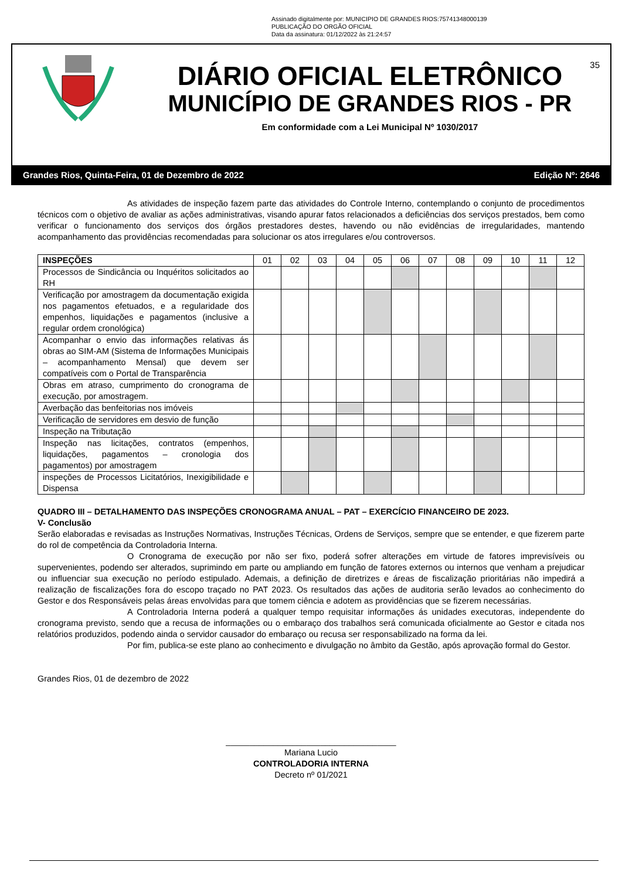Assinado digitalmente por: MUNICIPIO DE GRANDES RIOS:75741348000139
PUBLICAÇÃO DO ORGÃO OFICIAL
Data da assinatura: 01/12/2022 às 21:24:57
35
DIÁRIO OFICIAL ELETRÔNICO
MUNICÍPIO DE GRANDES RIOS - PR
Em conformidade com a Lei Municipal Nº 1030/2017
Grandes Rios, Quinta-Feira, 01 de Dezembro de 2022 Edição Nº: 2646
As atividades de inspeção fazem parte das atividades do Controle Interno, contemplando o conjunto de procedimentos técnicos com o objetivo de avaliar as ações administrativas, visando apurar fatos relacionados a deficiências dos serviços prestados, bem como verificar o funcionamento dos serviços dos órgãos prestadores destes, havendo ou não evidências de irregularidades, mantendo acompanhamento das providências recomendadas para solucionar os atos irregulares e/ou controversos.
| INSPEÇÕES | 01 | 02 | 03 | 04 | 05 | 06 | 07 | 08 | 09 | 10 | 11 | 12 |
| --- | --- | --- | --- | --- | --- | --- | --- | --- | --- | --- | --- | --- |
| Processos de Sindicância ou Inquéritos solicitados ao RH | | | | | | | | | | | | |
| Verificação por amostragem da documentação exigida nos pagamentos efetuados, e a regularidade dos empenhos, liquidações e pagamentos (inclusive a regular ordem cronológica) | | | | | | | | | | | | |
| Acompanhar o envio das informações relativas ás obras ao SIM-AM (Sistema de Informações Municipais – acompanhamento Mensal) que devem ser compatíveis com o Portal de Transparência | | | | | | | | | | | | |
| Obras em atraso, cumprimento do cronograma de execução, por amostragem. | | | | | | | | | | | | |
| Averbação das benfeitorias nos imóveis | | | | | | | | | | | | |
| Verificação de servidores em desvio de função | | | | | | | | | | | | |
| Inspeção na Tributação | | | | | | | | | | | | |
| Inspeção nas licitações, contratos (empenhos, liquidações, pagamentos – cronologia dos pagamentos) por amostragem | | | | | | | | | | | | |
| inspeções de Processos Licitatórios, Inexigibilidade e Dispensa | | | | | | | | | | | | |
QUADRO III – DETALHAMENTO DAS INSPEÇÕES CRONOGRAMA ANUAL – PAT – EXERCÍCIO FINANCEIRO DE 2023.
V- Conclusão
Serão elaboradas e revisadas as Instruções Normativas, Instruções Técnicas, Ordens de Serviços, sempre que se entender, e que fizerem parte do rol de competência da Controladoria Interna.
O Cronograma de execução por não ser fixo, poderá sofrer alterações em virtude de fatores imprevisíveis ou supervenientes, podendo ser alterados, suprimindo em parte ou ampliando em função de fatores externos ou internos que venham a prejudicar ou influenciar sua execução no período estipulado. Ademais, a definição de diretrizes e áreas de fiscalização prioritárias não impedirá a realização de fiscalizações fora do escopo traçado no PAT 2023. Os resultados das ações de auditoria serão levados ao conhecimento do Gestor e dos Responsáveis pelas áreas envolvidas para que tomem ciência e adotem as providências que se fizerem necessárias.
A Controladoria Interna poderá a qualquer tempo requisitar informações ás unidades executoras, independente do cronograma previsto, sendo que a recusa de informações ou o embaraço dos trabalhos será comunicada oficialmente ao Gestor e citada nos relatórios produzidos, podendo ainda o servidor causador do embaraço ou recusa ser responsabilizado na forma da lei.
Por fim, publica-se este plano ao conhecimento e divulgação no âmbito da Gestão, após aprovação formal do Gestor.
Grandes Rios, 01 de dezembro de 2022
____________________________________
Mariana Lucio
CONTROLADORIA INTERNA
Decreto nº 01/2021